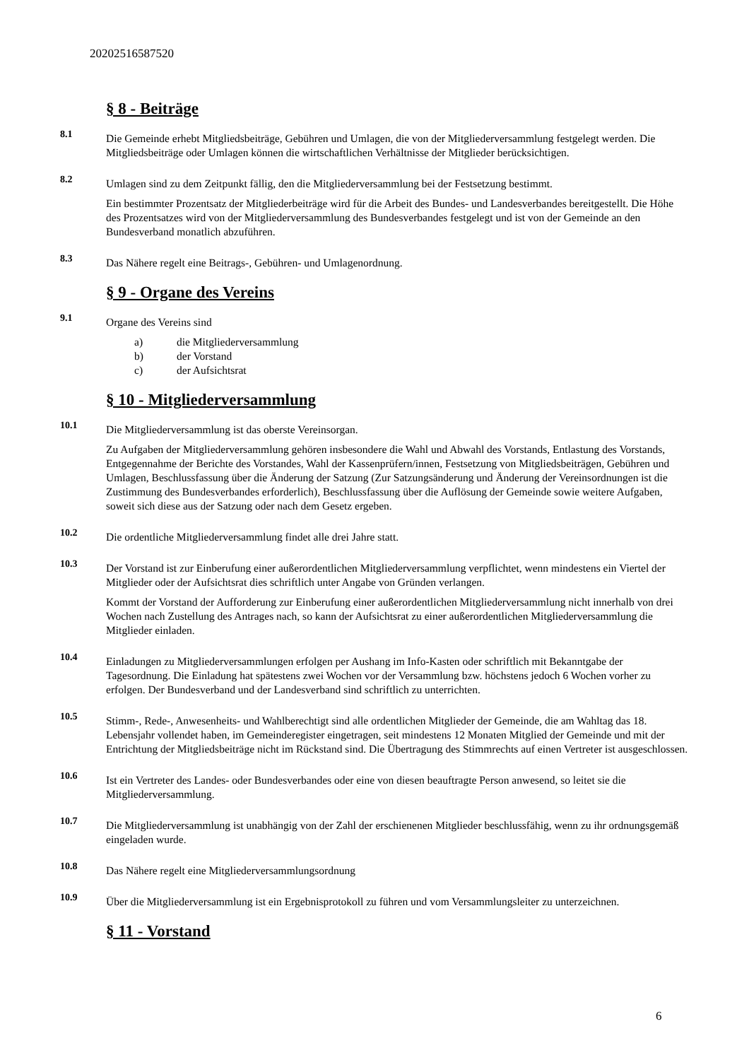20202516587520
§ 8 - Beiträge
8.1
Die Gemeinde erhebt Mitgliedsbeiträge, Gebühren und Umlagen, die von der Mitgliederversammlung festgelegt werden. Die Mitgliedsbeiträge oder Umlagen können die wirtschaftlichen Verhältnisse der Mitglieder berücksichtigen.
8.2
Umlagen sind zu dem Zeitpunkt fällig, den die Mitgliederversammlung bei der Festsetzung bestimmt.
Ein bestimmter Prozentsatz der Mitgliederbeiträge wird für die Arbeit des Bundes- und Landesverbandes bereitgestellt. Die Höhe des Prozentsatzes wird von der Mitgliederversammlung des Bundesverbandes festgelegt und ist von der Gemeinde an den Bundesverband monatlich abzuführen.
8.3
Das Nähere regelt eine Beitrags-, Gebühren- und Umlagenordnung.
§ 9 - Organe des Vereins
9.1
Organe des Vereins sind
a) die Mitgliederversammlung
b) der Vorstand
c) der Aufsichtsrat
§ 10 - Mitgliederversammlung
10.1
Die Mitgliederversammlung ist das oberste Vereinsorgan.
Zu Aufgaben der Mitgliederversammlung gehören insbesondere die Wahl und Abwahl des Vorstands, Entlastung des Vorstands, Entgegennahme der Berichte des Vorstandes, Wahl der Kassenprüfern/innen, Festsetzung von Mitgliedsbeiträgen, Gebühren und Umlagen, Beschlussfassung über die Änderung der Satzung (Zur Satzungsänderung und Änderung der Vereinsordnungen ist die Zustimmung des Bundesverbandes erforderlich), Beschlussfassung über die Auflösung der Gemeinde sowie weitere Aufgaben, soweit sich diese aus der Satzung oder nach dem Gesetz ergeben.
10.2
Die ordentliche Mitgliederversammlung findet alle drei Jahre statt.
10.3
Der Vorstand ist zur Einberufung einer außerordentlichen Mitgliederversammlung verpflichtet, wenn mindestens ein Viertel der Mitglieder oder der Aufsichtsrat dies schriftlich unter Angabe von Gründen verlangen.
Kommt der Vorstand der Aufforderung zur Einberufung einer außerordentlichen Mitgliederversammlung nicht innerhalb von drei Wochen nach Zustellung des Antrages nach, so kann der Aufsichtsrat zu einer außerordentlichen Mitgliederversammlung die Mitglieder einladen.
10.4
Einladungen zu Mitgliederversammlungen erfolgen per Aushang im Info-Kasten oder schriftlich mit Bekanntgabe der Tagesordnung. Die Einladung hat spätestens zwei Wochen vor der Versammlung bzw. höchstens jedoch 6 Wochen vorher zu erfolgen. Der Bundesverband und der Landesverband sind schriftlich zu unterrichten.
10.5
Stimm-, Rede-, Anwesenheits- und Wahlberechtigt sind alle ordentlichen Mitglieder der Gemeinde, die am Wahltag das 18. Lebensjahr vollendet haben, im Gemeinderegister eingetragen, seit mindestens 12 Monaten Mitglied der Gemeinde und mit der Entrichtung der Mitgliedsbeiträge nicht im Rückstand sind. Die Übertragung des Stimmrechts auf einen Vertreter ist ausgeschlossen.
10.6
Ist ein Vertreter des Landes- oder Bundesverbandes oder eine von diesen beauftragte Person anwesend, so leitet sie die Mitgliederversammlung.
10.7
Die Mitgliederversammlung ist unabhängig von der Zahl der erschienenen Mitglieder beschlussfähig, wenn zu ihr ordnungsgemäß eingeladen wurde.
10.8
Das Nähere regelt eine Mitgliederversammlungsordnung
10.9
Über die Mitgliederversammlung ist ein Ergebnisprotokoll zu führen und vom Versammlungsleiter zu unterzeichnen.
§ 11 - Vorstand
6